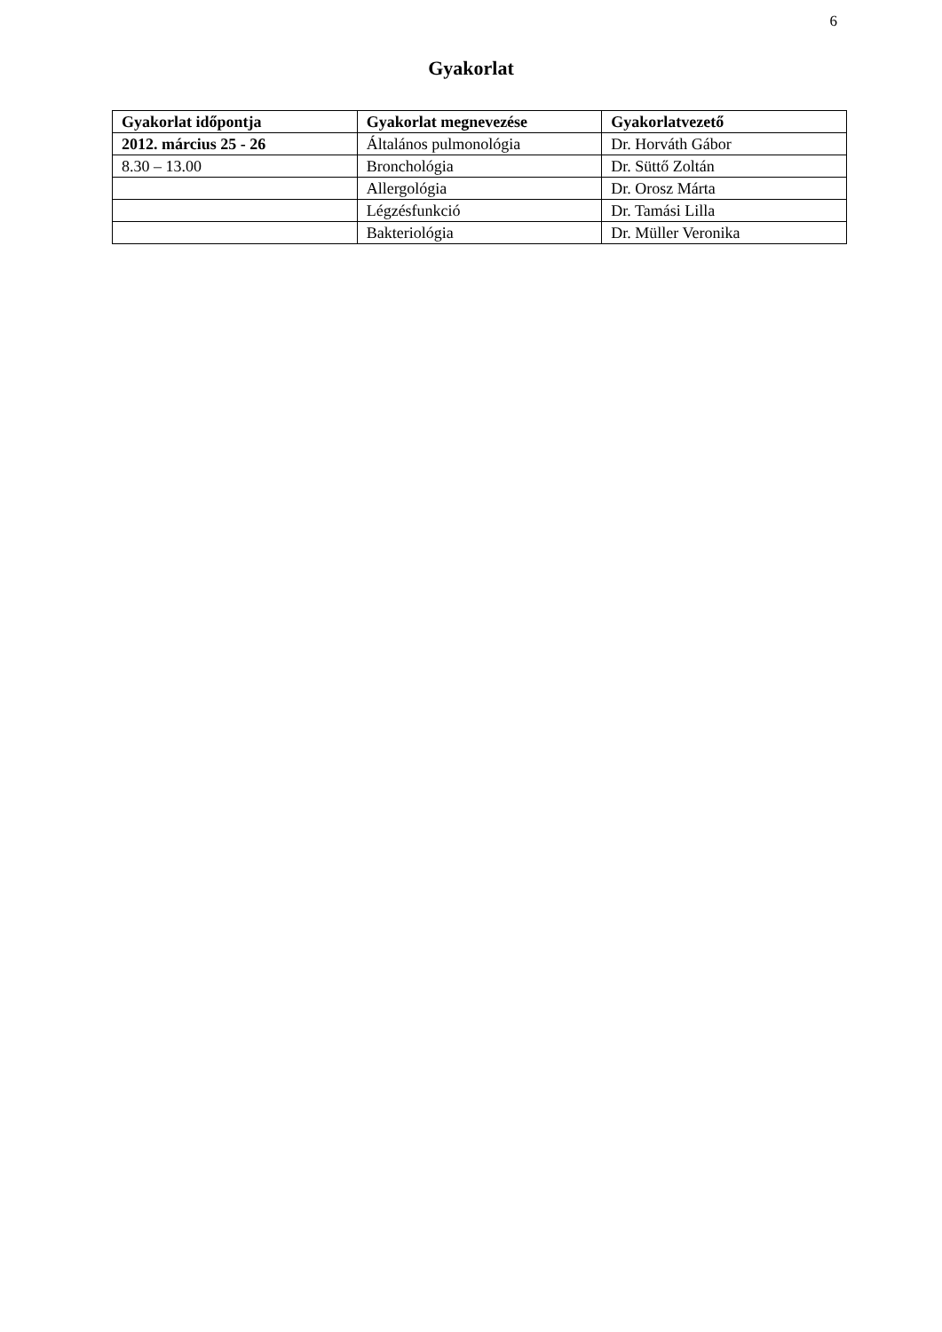6
Gyakorlat
| Gyakorlat időpontja | Gyakorlat megnevezése | Gyakorlatvezető |
| --- | --- | --- |
| 2012. március 25 - 26 | Általános pulmonológia | Dr. Horváth Gábor |
| 8.30 – 13.00 | Bronchológia | Dr. Süttő Zoltán |
| | Allergológia | Dr. Orosz Márta |
| | Légzésfunkció | Dr. Tamási Lilla |
| | Bakteriológia | Dr. Müller Veronika |